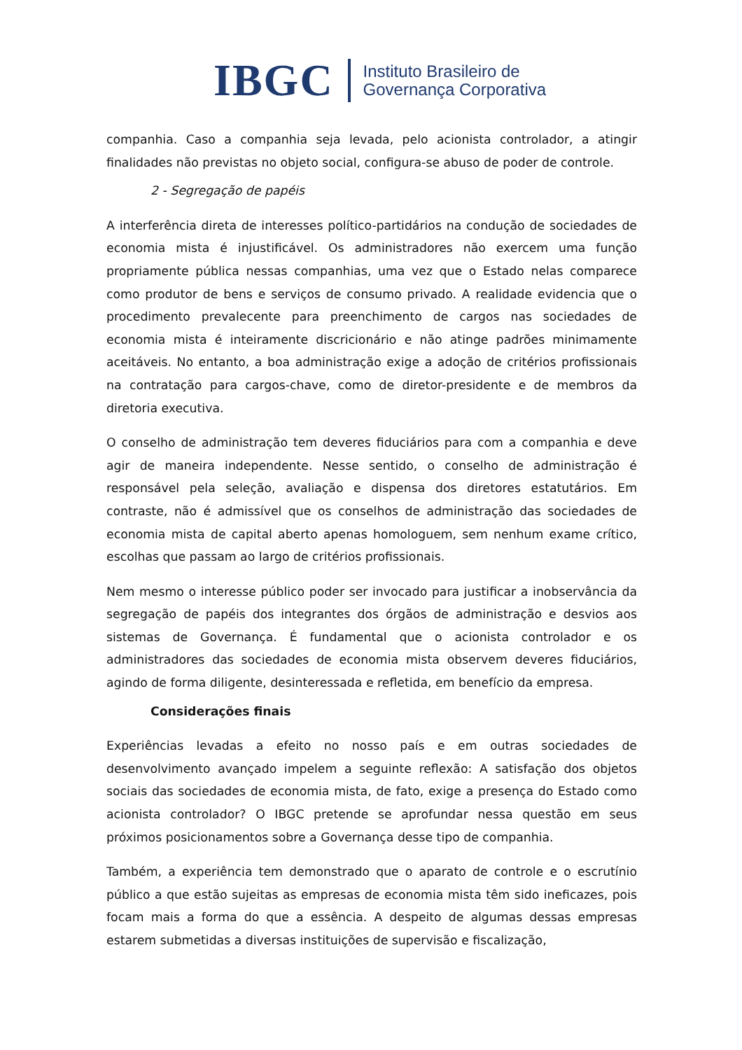IBGC
Instituto Brasileiro de
Governança Corporativa
companhia. Caso a companhia seja levada, pelo acionista controlador, a atingir finalidades não previstas no objeto social, configura-se abuso de poder de controle.
2 - Segregação de papéis
A interferência direta de interesses político-partidários na condução de sociedades de economia mista é injustificável. Os administradores não exercem uma função propriamente pública nessas companhias, uma vez que o Estado nelas comparece como produtor de bens e serviços de consumo privado. A realidade evidencia que o procedimento prevalecente para preenchimento de cargos nas sociedades de economia mista é inteiramente discricionário e não atinge padrões minimamente aceitáveis. No entanto, a boa administração exige a adoção de critérios profissionais na contratação para cargos-chave, como de diretor-presidente e de membros da diretoria executiva.
O conselho de administração tem deveres fiduciários para com a companhia e deve agir de maneira independente. Nesse sentido, o conselho de administração é responsável pela seleção, avaliação e dispensa dos diretores estatutários. Em contraste, não é admissível que os conselhos de administração das sociedades de economia mista de capital aberto apenas homologuem, sem nenhum exame crítico, escolhas que passam ao largo de critérios profissionais.
Nem mesmo o interesse público poder ser invocado para justificar a inobservância da segregação de papéis dos integrantes dos órgãos de administração e desvios aos sistemas de Governança. É fundamental que o acionista controlador e os administradores das sociedades de economia mista observem deveres fiduciários, agindo de forma diligente, desinteressada e refletida, em benefício da empresa.
Considerações finais
Experiências levadas a efeito no nosso país e em outras sociedades de desenvolvimento avançado impelem a seguinte reflexão: A satisfação dos objetos sociais das sociedades de economia mista, de fato, exige a presença do Estado como acionista controlador? O IBGC pretende se aprofundar nessa questão em seus próximos posicionamentos sobre a Governança desse tipo de companhia.
Também, a experiência tem demonstrado que o aparato de controle e o escrutínio público a que estão sujeitas as empresas de economia mista têm sido ineficazes, pois focam mais a forma do que a essência. A despeito de algumas dessas empresas estarem submetidas a diversas instituições de supervisão e fiscalização,